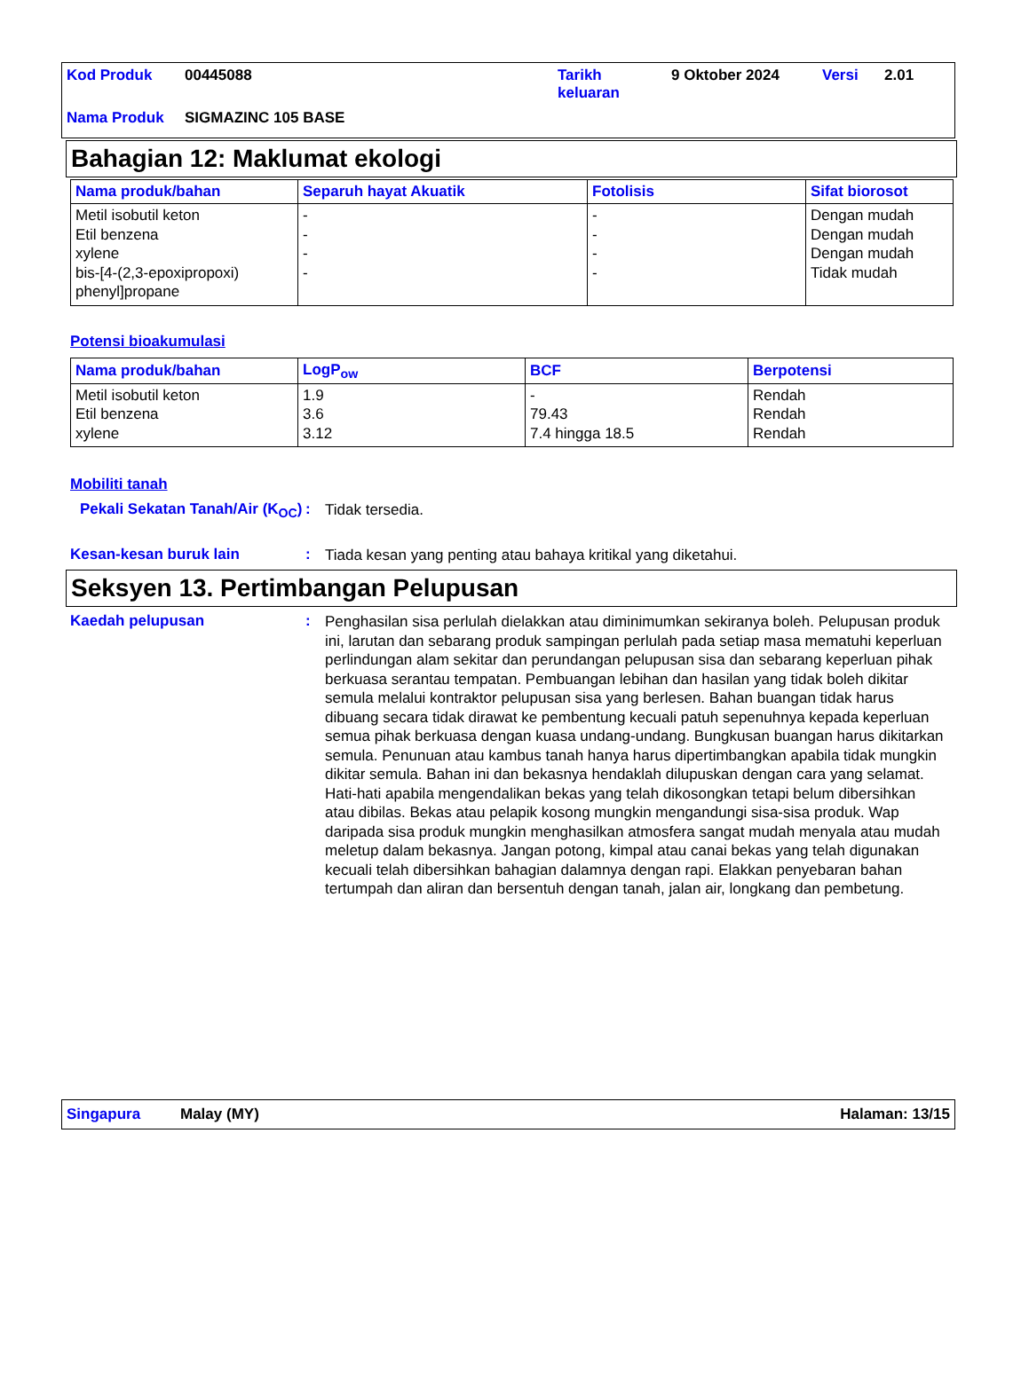| Kod Produk | 00445088 | Tarikh keluaran | 9 Oktober 2024 | Versi | 2.01 |
| Nama Produk | SIGMAZINC 105 BASE | | | | |
Bahagian 12: Maklumat ekologi
| Nama produk/bahan | Separuh hayat Akuatik | Fotolisis | Sifat biorosot |
| --- | --- | --- | --- |
| Metil isobutil keton Etil benzena xylene bis-[4-(2,3-epoxipropoxi) phenyl]propane | - - - - | - - - - | Dengan mudah Dengan mudah Dengan mudah Tidak mudah |
Potensi bioakumulasi
| Nama produk/bahan | LogP<sub>ow</sub> | BCF | Berpotensi |
| --- | --- | --- | --- |
| Metil isobutil keton Etil benzena xylene | 1.9 3.6 3.12 | - 79.43 7.4 hingga 18.5 | Rendah Rendah Rendah |
Mobiliti tanah
Pekali Sekatan Tanah/Air (K<sub>OC</sub>)
:
Tidak tersedia.
Kesan-kesan buruk lain :
Tiada kesan yang penting atau bahaya kritikal yang diketahui.
Seksyen 13. Pertimbangan Pelupusan
Kaedah pelupusan :
Penghasilan sisa perlulah dielakkan atau diminimumkan sekiranya boleh. Pelupusan produk ini, larutan dan sebarang produk sampingan perlulah pada setiap masa mematuhi keperluan perlindungan alam sekitar dan perundangan pelupusan sisa dan sebarang keperluan pihak berkuasa serantau tempatan. Pembuangan lebihan dan hasilan yang tidak boleh dikitar semula melalui kontraktor pelupusan sisa yang berlesen. Bahan buangan tidak harus dibuang secara tidak dirawat ke pembentung kecuali patuh sepenuhnya kepada keperluan semua pihak berkuasa dengan kuasa undang-undang. Bungkusan buangan harus dikitarkan semula. Penunuan atau kambus tanah hanya harus dipertimbangkan apabila tidak mungkin dikitar semula. Bahan ini dan bekasnya hendaklah dilupuskan dengan cara yang selamat. Hati-hati apabila mengendalikan bekas yang telah dikosongkan tetapi belum dibersihkan atau dibilas. Bekas atau pelapik kosong mungkin mengandungi sisa-sisa produk. Wap daripada sisa produk mungkin menghasilkan atmosfera sangat mudah menyala atau mudah meletup dalam bekasnya. Jangan potong, kimpal atau canai bekas yang telah digunakan kecuali telah dibersihkan bahagian dalamnya dengan rapi. Elakkan penyebaran bahan tertumpah dan aliran dan bersentuh dengan tanah, jalan air, longkang dan pembetung.
Singapura Malay (MY) Halaman: 13/15